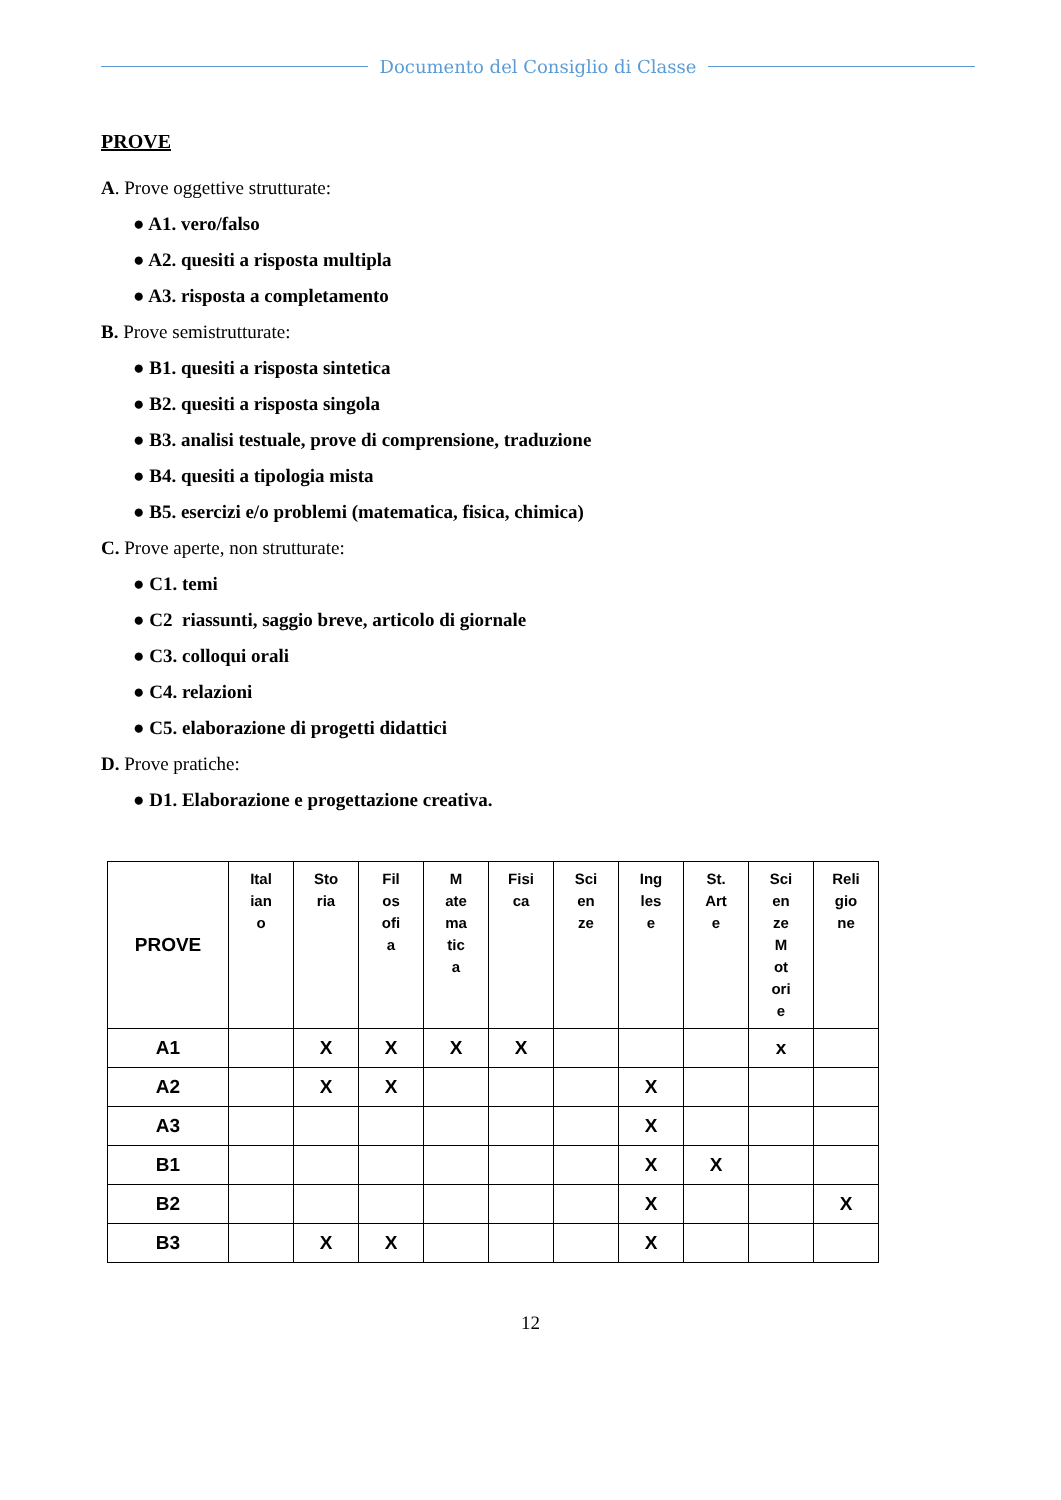Documento del Consiglio di Classe
PROVE
A. Prove oggettive strutturate:
● A1. vero/falso
● A2. quesiti a risposta multipla
● A3. risposta a completamento
B. Prove semistrutturate:
● B1. quesiti a risposta sintetica
● B2. quesiti a risposta singola
● B3. analisi testuale, prove di comprensione, traduzione
● B4. quesiti a tipologia mista
● B5. esercizi e/o problemi (matematica, fisica, chimica)
C. Prove aperte, non strutturate:
● C1. temi
● C2 riassunti, saggio breve, articolo di giornale
● C3. colloqui orali
● C4. relazioni
● C5. elaborazione di progetti didattici
D. Prove pratiche:
● D1. Elaborazione e progettazione creativa.
| PROVE | Ital ian o | Sto ria | Fil os ofi a | M ate ma tic a | Fisi ca | Sci en ze | Ing les e | St. Art e | Sci en ze M ot ori e | Reli gio ne |
| --- | --- | --- | --- | --- | --- | --- | --- | --- | --- | --- |
| A1 | | X | X | X | X | | | | x | |
| A2 | | X | X | | | | X | | | |
| A3 | | | | | | | X | | | |
| B1 | | | | | | | X | X | | |
| B2 | | | | | | | X | | | X |
| B3 | | X | X | | | | X | | | |
12